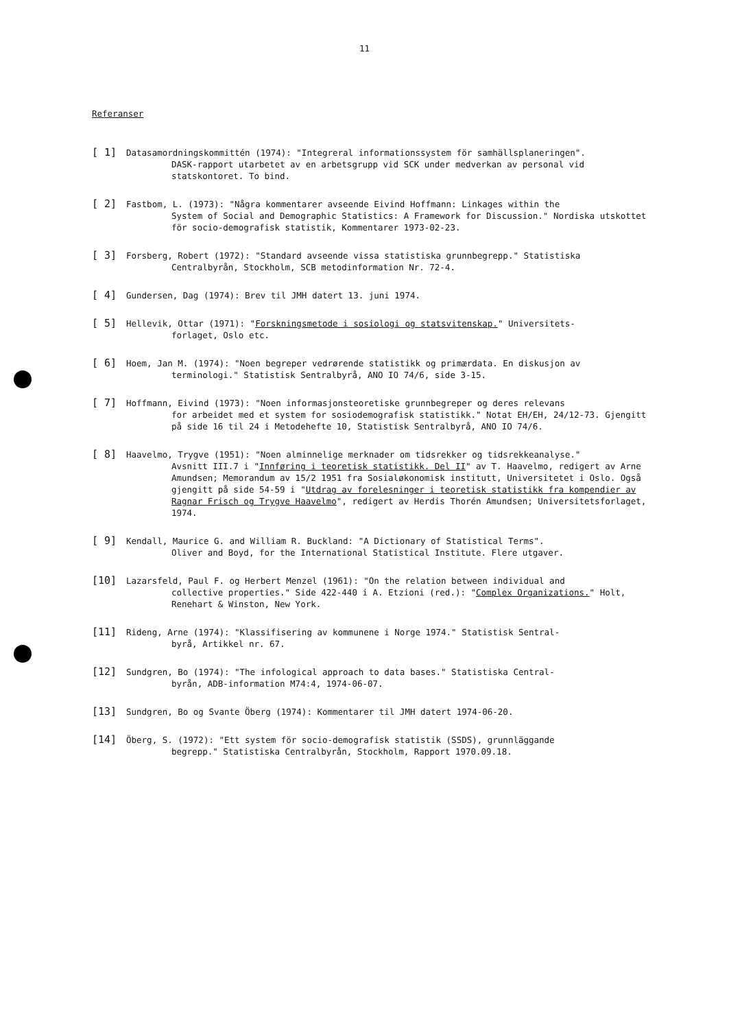11
Referanser
[ 1]
Datasamordningskommittén (1974): "Integreral informationssystem för samhällsplaneringen".
DASK-rapport utarbetet av en arbetsgrupp vid SCK under medverkan av personal vid statskontoret. To bind.
[ 2]
Fastbom, L. (1973): "Några kommentarer avseende Eivind Hoffmann: Linkages within the
System of Social and Demographic Statistics: A Framework for Discussion." Nordiska utskottet för socio-demografisk statistik, Kommentarer 1973-02-23.
[ 3]
Forsberg, Robert (1972): "Standard avseende vissa statistiska grunnbegrepp." Statistiska
Centralbyrån, Stockholm, SCB metodinformation Nr. 72-4.
[ 4]
Gundersen, Dag (1974): Brev til JMH datert 13. juni 1974.
[ 5]
Hellevik, Ottar (1971): "Forskningsmetode i sosiologi og statsvitenskap." Universitets-
forlaget, Oslo etc.
[ 6]
Hoem, Jan M. (1974): "Noen begreper vedrørende statistikk og primærdata. En diskusjon av
terminologi." Statistisk Sentralbyrå, ANO IO 74/6, side 3-15.
[ 7]
Hoffmann, Eivind (1973): "Noen informasjonsteoretiske grunnbegreper og deres relevans
for arbeidet med et system for sosiodemografisk statistikk." Notat EH/EH, 24/12-73. Gjengitt på side 16 til 24 i Metodehefte 10, Statistisk Sentralbyrå, ANO IO 74/6.
[ 8]
Haavelmo, Trygve (1951): "Noen alminnelige merknader om tidsrekker og tidsrekkeanalyse."
Avsnitt III.7 i "Innføring i teoretisk statistikk. Del II" av T. Haavelmo, redigert av Arne Amundsen; Memorandum av 15/2 1951 fra Sosialøkonomisk institutt, Universitetet i Oslo. Også gjengitt på side 54-59 i "Utdrag av forelesninger i teoretisk statistikk fra kompendier av Ragnar Frisch og Trygve Haavelmo", redigert av Herdis Thorén Amundsen; Universitetsforlaget, 1974.
[ 9]
Kendall, Maurice G. and William R. Buckland: "A Dictionary of Statistical Terms".
Oliver and Boyd, for the International Statistical Institute. Flere utgaver.
[10]
Lazarsfeld, Paul F. og Herbert Menzel (1961): "On the relation between individual and
collective properties." Side 422-440 i A. Etzioni (red.): "Complex Organizations." Holt, Renehart & Winston, New York.
[11]
Rideng, Arne (1974): "Klassifisering av kommunene i Norge 1974." Statistisk Sentral-
byrå, Artikkel nr. 67.
[12]
Sundgren, Bo (1974): "The infological approach to data bases." Statistiska Central-
byrån, ADB-information M74:4, 1974-06-07.
[13]
Sundgren, Bo og Svante Öberg (1974): Kommentarer til JMH datert 1974-06-20.
[14]
Öberg, S. (1972): "Ett system för socio-demografisk statistik (SSDS), grunnläggande
begrepp." Statistiska Centralbyrån, Stockholm, Rapport 1970.09.18.